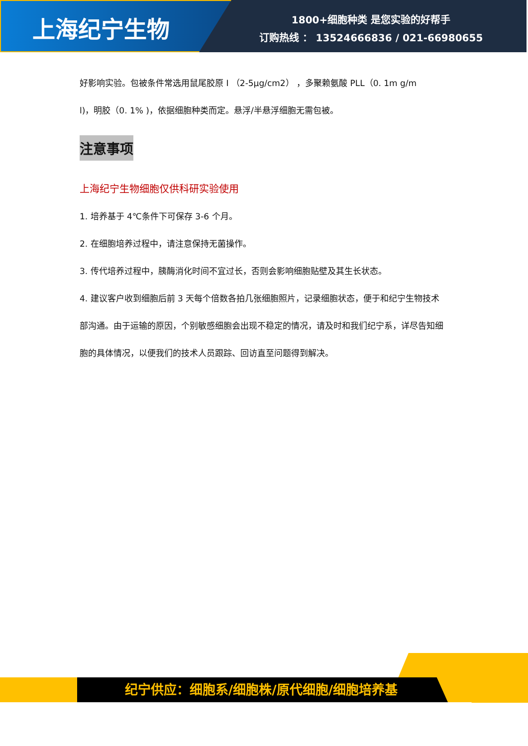上海纪宁生物
1800+细胞种类 是您实验的好帮手
订购热线 ： 13524666836 / 021-66980655
好影响实验。包被条件常选用鼠尾胶原 I （2-5μg/cm2） ，多聚赖氨酸 PLL（0. 1m g/m
l)，明胶（0. 1% )，依据细胞种类而定。悬浮/半悬浮细胞无需包被。
注意事项
上海纪宁生物细胞仅供科研实验使用
1. 培养基于 4℃条件下可保存 3-6 个月。
2. 在细胞培养过程中，请注意保持无菌操作。
3. 传代培养过程中，胰酶消化时间不宜过长，否则会影响细胞贴壁及其生长状态。
4. 建议客户收到细胞后前 3 天每个倍数各拍几张细胞照片，记录细胞状态，便于和纪宁生物技术部沟通。由于运输的原因，个别敏感细胞会出现不稳定的情况，请及时和我们纪宁系，详尽告知细胞的具体情况，以便我们的技术人员跟踪、回访直至问题得到解决。
纪宁供应：细胞系/细胞株/原代细胞/细胞培养基